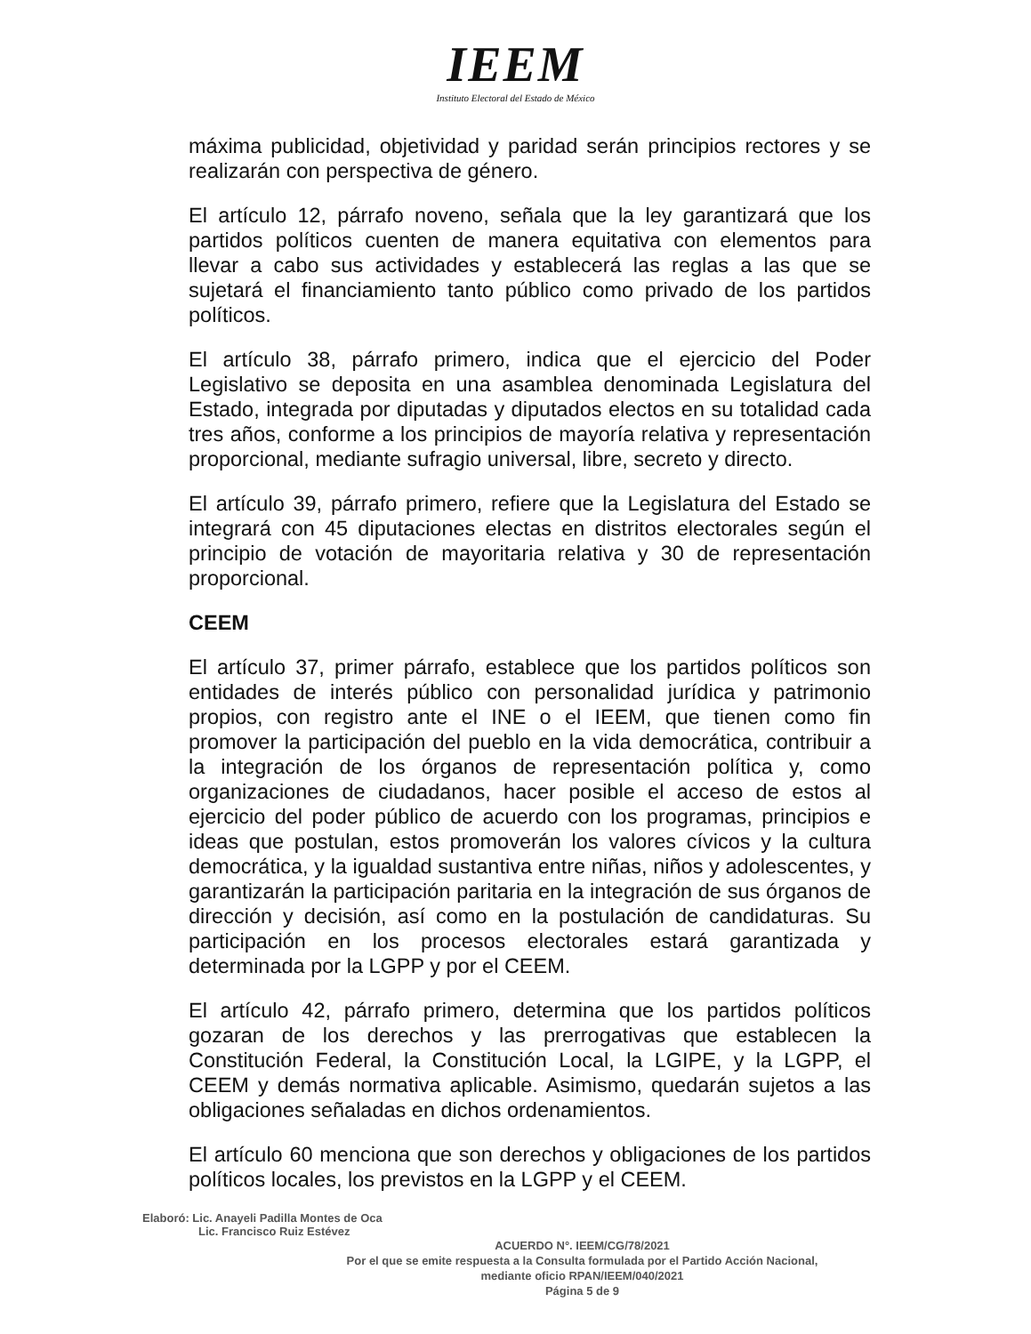IEEM
Instituto Electoral del Estado de México
máxima publicidad, objetividad y paridad serán principios rectores y se realizarán con perspectiva de género.
El artículo 12, párrafo noveno, señala que la ley garantizará que los partidos políticos cuenten de manera equitativa con elementos para llevar a cabo sus actividades y establecerá las reglas a las que se sujetará el financiamiento tanto público como privado de los partidos políticos.
El artículo 38, párrafo primero, indica que el ejercicio del Poder Legislativo se deposita en una asamblea denominada Legislatura del Estado, integrada por diputadas y diputados electos en su totalidad cada tres años, conforme a los principios de mayoría relativa y representación proporcional, mediante sufragio universal, libre, secreto y directo.
El artículo 39, párrafo primero, refiere que la Legislatura del Estado se integrará con 45 diputaciones electas en distritos electorales según el principio de votación de mayoritaria relativa y 30 de representación proporcional.
CEEM
El artículo 37, primer párrafo, establece que los partidos políticos son entidades de interés público con personalidad jurídica y patrimonio propios, con registro ante el INE o el IEEM, que tienen como fin promover la participación del pueblo en la vida democrática, contribuir a la integración de los órganos de representación política y, como organizaciones de ciudadanos, hacer posible el acceso de estos al ejercicio del poder público de acuerdo con los programas, principios e ideas que postulan, estos promoverán los valores cívicos y la cultura democrática, y la igualdad sustantiva entre niñas, niños y adolescentes, y garantizarán la participación paritaria en la integración de sus órganos de dirección y decisión, así como en la postulación de candidaturas. Su participación en los procesos electorales estará garantizada y determinada por la LGPP y por el CEEM.
El artículo 42, párrafo primero, determina que los partidos políticos gozaran de los derechos y las prerrogativas que establecen la Constitución Federal, la Constitución Local, la LGIPE, y la LGPP, el CEEM y demás normativa aplicable. Asimismo, quedarán sujetos a las obligaciones señaladas en dichos ordenamientos.
El artículo 60 menciona que son derechos y obligaciones de los partidos políticos locales, los previstos en la LGPP y el CEEM.
Elaboró: Lic. Anayeli Padilla Montes de Oca
Lic. Francisco Ruiz Estévez
ACUERDO N°. IEEM/CG/78/2021
Por el que se emite respuesta a la Consulta formulada por el Partido Acción Nacional,
mediante oficio RPAN/IEEM/040/2021
Página 5 de 9